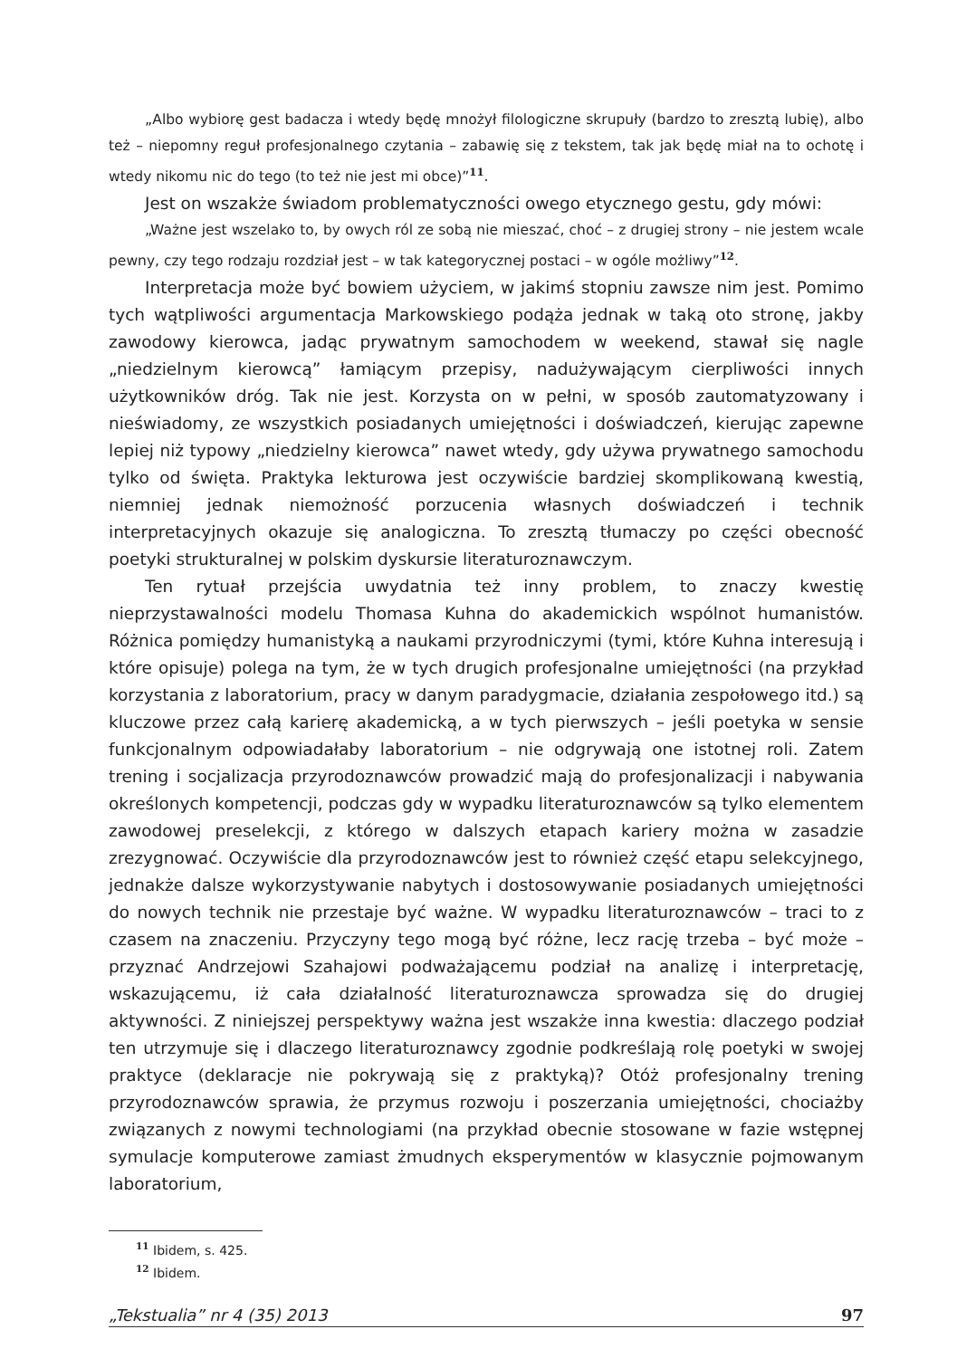„Albo wybiorę gest badacza i wtedy będę mnożył filologiczne skrupuły (bardzo to zresztą lubię), albo też – niepomny reguł profesjonalnego czytania – zabawię się z tekstem, tak jak będę miał na to ochotę i wtedy nikomu nic do tego (to też nie jest mi obce)”<sup>11</sup>.
Jest on wszakże świadom problematyczności owego etycznego gestu, gdy mówi:
„Ważne jest wszelako to, by owych ról ze sobą nie mieszać, choć – z drugiej strony – nie jestem wcale pewny, czy tego rodzaju rozdział jest – w tak kategorycznej postaci – w ogóle możliwy”<sup>12</sup>.
Interpretacja może być bowiem użyciem, w jakimś stopniu zawsze nim jest. Pomimo tych wątpliwości argumentacja Markowskiego podąża jednak w taką oto stronę, jakby zawodowy kierowca, jadąc prywatnym samochodem w weekend, stawał się nagle „niedzielnym kierowcą” łamiącym przepisy, nadużywającym cierpliwości innych użytkowników dróg. Tak nie jest. Korzysta on w pełni, w sposób zautomatyzowany i nieświadomy, ze wszystkich posiadanych umiejętności i doświadczeń, kierując zapewne lepiej niż typowy „niedzielny kierowca” nawet wtedy, gdy używa prywatnego samochodu tylko od święta. Praktyka lekturowa jest oczywiście bardziej skomplikowaną kwestią, niemniej jednak niemożność porzucenia własnych doświadczeń i technik interpretacyjnych okazuje się analogiczna. To zresztą tłumaczy po części obecność poetyki strukturalnej w polskim dyskursie literaturoznawczym.
Ten rytuał przejścia uwydatnia też inny problem, to znaczy kwestię nieprzystawalności modelu Thomasa Kuhna do akademickich wspólnot humanistów. Różnica pomiędzy humanistyką a naukami przyrodniczymi (tymi, które Kuhna interesują i które opisuje) polega na tym, że w tych drugich profesjonalne umiejętności (na przykład korzystania z laboratorium, pracy w danym paradygmacie, działania zespołowego itd.) są kluczowe przez całą karierę akademicką, a w tych pierwszych – jeśli poetyka w sensie funkcjonalnym odpowiadałaby laboratorium – nie odgrywają one istotnej roli. Zatem trening i socjalizacja przyrodoznawców prowadzić mają do profesjonalizacji i nabywania określonych kompetencji, podczas gdy w wypadku literaturoznawców są tylko elementem zawodowej preselekcji, z którego w dalszych etapach kariery można w zasadzie zrezygnować. Oczywiście dla przyrodoznawców jest to również część etapu selekcyjnego, jednakże dalsze wykorzystywanie nabytych i dostosowywanie posiadanych umiejętności do nowych technik nie przestaje być ważne. W wypadku literaturoznawców – traci to z czasem na znaczeniu. Przyczyny tego mogą być różne, lecz rację trzeba – być może – przyznać Andrzejowi Szahajowi podważającemu podział na analizę i interpretację, wskazującemu, iż cała działalność literaturoznawcza sprowadza się do drugiej aktywności. Z niniejszej perspektywy ważna jest wszakże inna kwestia: dlaczego podział ten utrzymuje się i dlaczego literaturoznawcy zgodnie podkreślają rolę poetyki w swojej praktyce (deklaracje nie pokrywają się z praktyką)? Otóż profesjonalny trening przyrodoznawców sprawia, że przymus rozwoju i poszerzania umiejętności, chociażby związanych z nowymi technologiami (na przykład obecnie stosowane w fazie wstępnej symulacje komputerowe zamiast żmudnych eksperymentów w klasycznie pojmowanym laboratorium,
<sup>11</sup> Ibidem, s. 425.
<sup>12</sup> Ibidem.
„Tekstualia” nr 4 (35) 2013 97